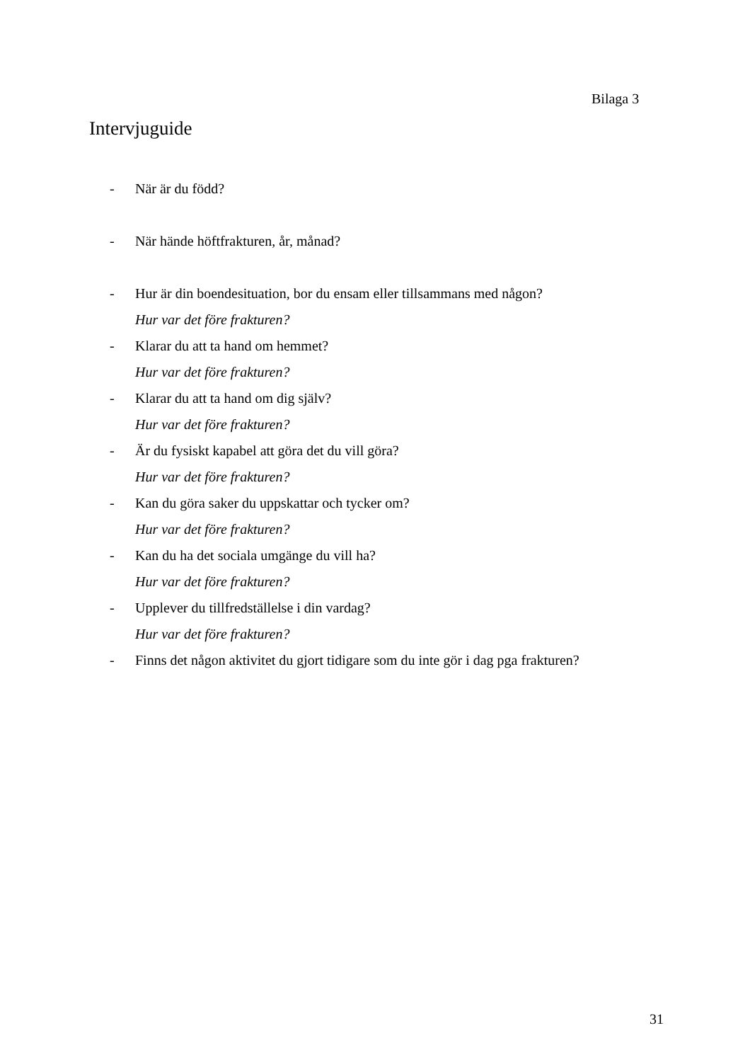Bilaga 3
Intervjuguide
- När är du född?
- När hände höftfrakturen, år, månad?
- Hur är din boendesituation, bor du ensam eller tillsammans med någon?
Hur var det före frakturen?
- Klarar du att ta hand om hemmet?
Hur var det före frakturen?
- Klarar du att ta hand om dig själv?
Hur var det före frakturen?
- Är du fysiskt kapabel att göra det du vill göra?
Hur var det före frakturen?
- Kan du göra saker du uppskattar och tycker om?
Hur var det före frakturen?
- Kan du ha det sociala umgänge du vill ha?
Hur var det före frakturen?
- Upplever du tillfredställelse i din vardag?
Hur var det före frakturen?
- Finns det någon aktivitet du gjort tidigare som du inte gör i dag pga frakturen?
31